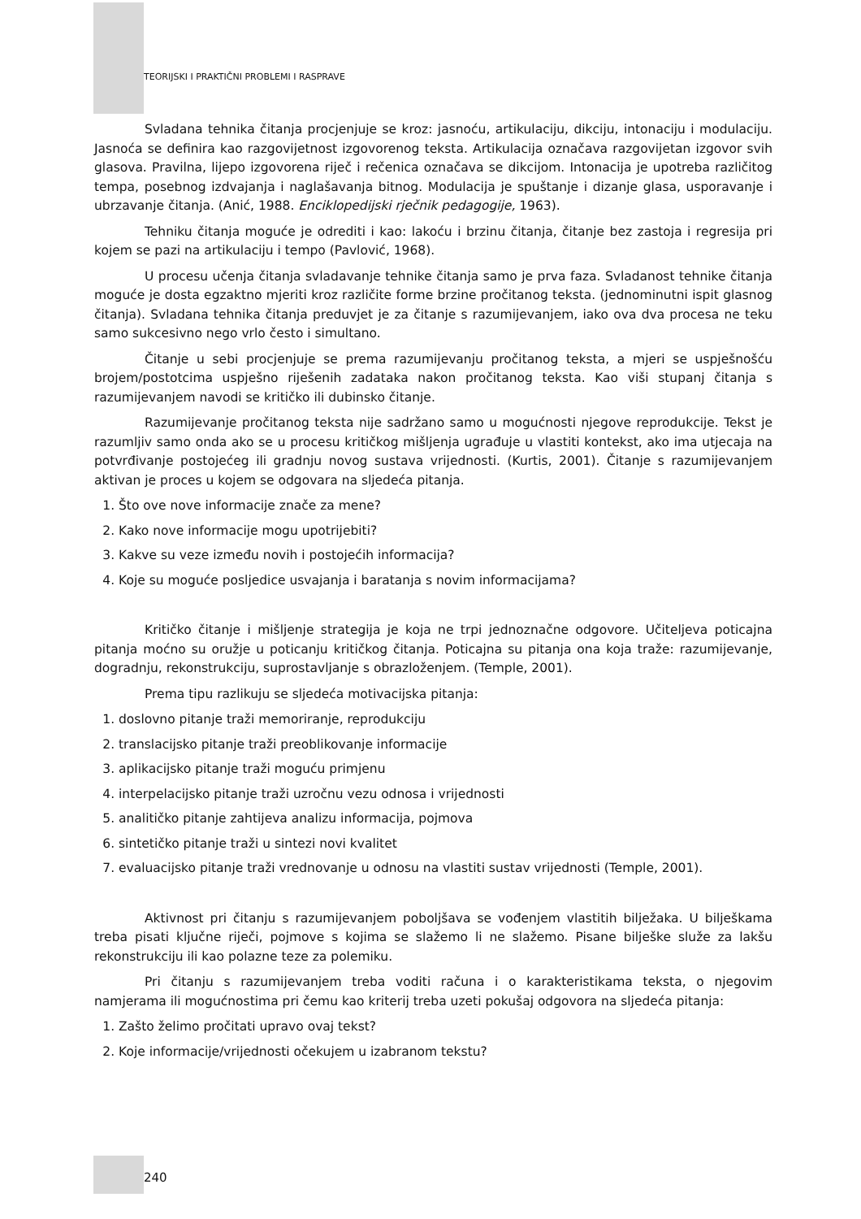TEORIJSKI I PRAKTIČNI PROBLEMI I RASPRAVE
Svladana tehnika čitanja procjenjuje se kroz: jasnoću, artikulaciju, dikciju, intonaciju i modulaciju. Jasnoća se definira kao razgovijetnost izgovorenog teksta. Artikulacija označava razgovijetan izgovor svih glasova. Pravilna, lijepo izgovorena riječ i rečenica označava se dikcijom. Intonacija je upotreba različitog tempa, posebnog izdvajanja i naglašavanja bitnog. Modulacija je spuštanje i dizanje glasa, usporavanje i ubrzavanje čitanja. (Anić, 1988. Enciklopedijski rječnik pedagogije, 1963).
Tehniku čitanja moguće je odrediti i kao: lakoću i brzinu čitanja, čitanje bez zastoja i regresija pri kojem se pazi na artikulaciju i tempo (Pavlović, 1968).
U procesu učenja čitanja svladavanje tehnike čitanja samo je prva faza. Svladanost tehnike čitanja moguće je dosta egzaktno mjeriti kroz različite forme brzine pročitanog teksta. (jednominutni ispit glasnog čitanja). Svladana tehnika čitanja preduvjet je za čitanje s razumijevanjem, iako ova dva procesa ne teku samo sukcesivno nego vrlo često i simultano.
Čitanje u sebi procjenjuje se prema razumijevanju pročitanog teksta, a mjeri se uspješnošću brojem/postotcima uspješno riješenih zadataka nakon pročitanog teksta. Kao viši stupanj čitanja s razumijevanjem navodi se kritičko ili dubinsko čitanje.
Razumijevanje pročitanog teksta nije sadržano samo u mogućnosti njegove reprodukcije. Tekst je razumljiv samo onda ako se u procesu kritičkog mišljenja ugrađuje u vlastiti kontekst, ako ima utjecaja na potvrđivanje postojećeg ili gradnju novog sustava vrijednosti. (Kurtis, 2001). Čitanje s razumijevanjem aktivan je proces u kojem se odgovara na sljedeća pitanja.
1. Što ove nove informacije znače za mene?
2. Kako nove informacije mogu upotrijebiti?
3. Kakve su veze između novih i postojećih informacija?
4. Koje su moguće posljedice usvajanja i baratanja s novim informacijama?
Kritičko čitanje i mišljenje strategija je koja ne trpi jednoznačne odgovore. Učiteljeva poticajna pitanja moćno su oružje u poticanju kritičkog čitanja. Poticajna su pitanja ona koja traže: razumijevanje, dogradnju, rekonstrukciju, suprostavljanje s obrazloženjem. (Temple, 2001).
Prema tipu razlikuju se sljedeća motivacijska pitanja:
1. doslovno pitanje traži memoriranje, reprodukciju
2. translacijsko pitanje traži preoblikovanje informacije
3. aplikacijsko pitanje traži moguću primjenu
4. interpelacijsko pitanje traži uzročnu vezu odnosa i vrijednosti
5. analitičko pitanje zahtijeva analizu informacija, pojmova
6. sintetičko pitanje traži u sintezi novi kvalitet
7. evaluacijsko pitanje traži vrednovanje u odnosu na vlastiti sustav vrijednosti (Temple, 2001).
Aktivnost pri čitanju s razumijevanjem poboljšava se vođenjem vlastitih bilježaka. U bilješkama treba pisati ključne riječi, pojmove s kojima se slažemo li ne slažemo. Pisane bilješke služe za lakšu rekonstrukciju ili kao polazne teze za polemiku.
Pri čitanju s razumijevanjem treba voditi računa i o karakteristikama teksta, o njegovim namjerama ili mogućnostima pri čemu kao kriterij treba uzeti pokušaj odgovora na sljedeća pitanja:
1. Zašto želimo pročitati upravo ovaj tekst?
2. Koje informacije/vrijednosti očekujem u izabranom tekstu?
240